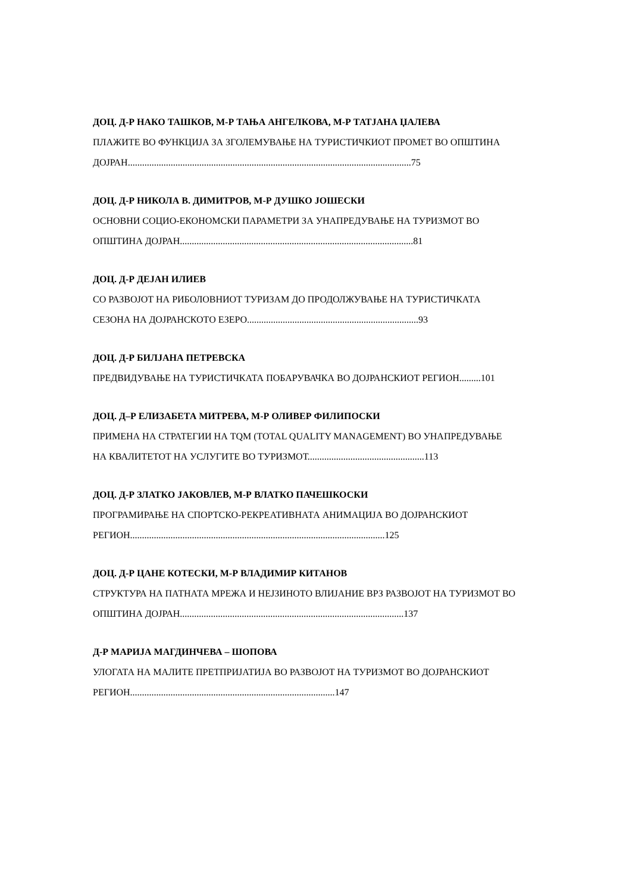ДОЦ. Д-Р НАКО ТАШКОВ, М-Р ТАЊА АНГЕЛКОВА, М-Р ТАТЈАНА ЏАЛЕВА
ПЛАЖИТЕ ВО ФУНКЦИЈА ЗА ЗГОЛЕМУВАЊЕ НА ТУРИСТИЧКИОТ ПРОМЕТ ВО ОПШТИНА
ДОЈРАН.......................................................................................................................75
ДОЦ. Д-Р НИКОЛА В. ДИМИТРОВ, М-Р ДУШКО ЈОШЕСКИ
ОСНОВНИ СОЦИО-ЕКОНОМСКИ ПАРАМЕТРИ ЗА УНАПРЕДУВАЊЕ НА ТУРИЗМОТ ВО
ОПШТИНА ДОЈРАН..................................................................................................81
ДОЦ. Д-Р ДЕЈАН ИЛИЕВ
СО РАЗВОЈОТ НА РИБОЛОВНИОТ ТУРИЗАМ ДО ПРОДОЛЖУВАЊЕ НА ТУРИСТИЧКАТА
СЕЗОНА НА ДОЈРАНСКОТО ЕЗЕРО........................................................................93
ДОЦ. Д-Р БИЛЈАНА ПЕТРЕВСКА
ПРЕДВИДУВАЊЕ НА ТУРИСТИЧКАТА ПОБАРУВАЧКА ВО ДОЈРАНСКИОТ РЕГИОН.........101
ДОЦ. Д–Р ЕЛИЗАБЕТА МИТРЕВА, М-Р ОЛИВЕР ФИЛИПОСКИ
ПРИМЕНА НА СТРАТЕГИИ НА TQM (TOTAL QUALITY MANAGEMENT) ВО УНАПРЕДУВАЊЕ
НА КВАЛИТЕТОТ НА УСЛУГИТЕ ВО ТУРИЗМОТ.................................................113
ДОЦ. Д-Р ЗЛАТКО ЈАКОВЛЕВ, М-Р ВЛАТКО ПАЧЕШКОСКИ
ПРОГРАМИРАЊЕ НА СПОРТСКО-РЕКРЕАТИВНАТА АНИМАЦИЈА ВО ДОЈРАНСКИОТ
РЕГИОН...........................................................................................................125
ДОЦ. Д-Р ЦАНЕ КОТЕСКИ, М-Р ВЛАДИМИР КИТАНОВ
СТРУКТУРА НА ПАТНАТА МРЕЖА И НЕЈЗИНОТО ВЛИЈАНИЕ ВРЗ РАЗВОЈОТ НА ТУРИЗМОТ ВО
ОПШТИНА ДОЈРАН..............................................................................................137
Д-Р МАРИЈА МАГДИНЧЕВА – ШОПОВА
УЛОГАТА НА МАЛИТЕ ПРЕТПРИЈАТИЈА ВО РАЗВОЈОТ НА ТУРИЗМОТ ВО ДОЈРАНСКИОТ
РЕГИОН......................................................................................147